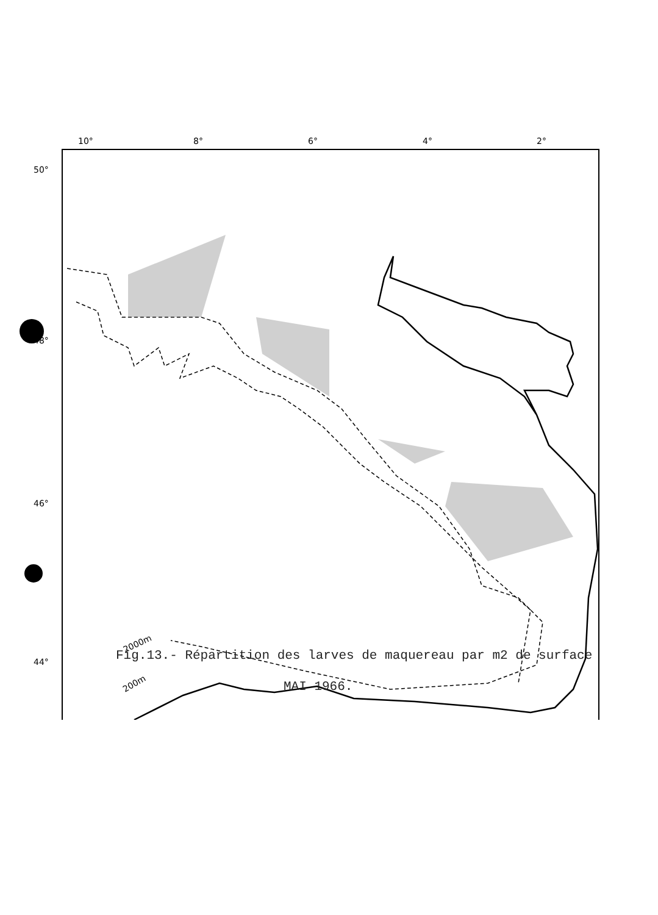10°
8°
6°
4°
2°
50°
48°
46°
44°
2000m
200m
Fig.13.- Répartition des larves de maquereau par m2 de surface
MAI 1966.